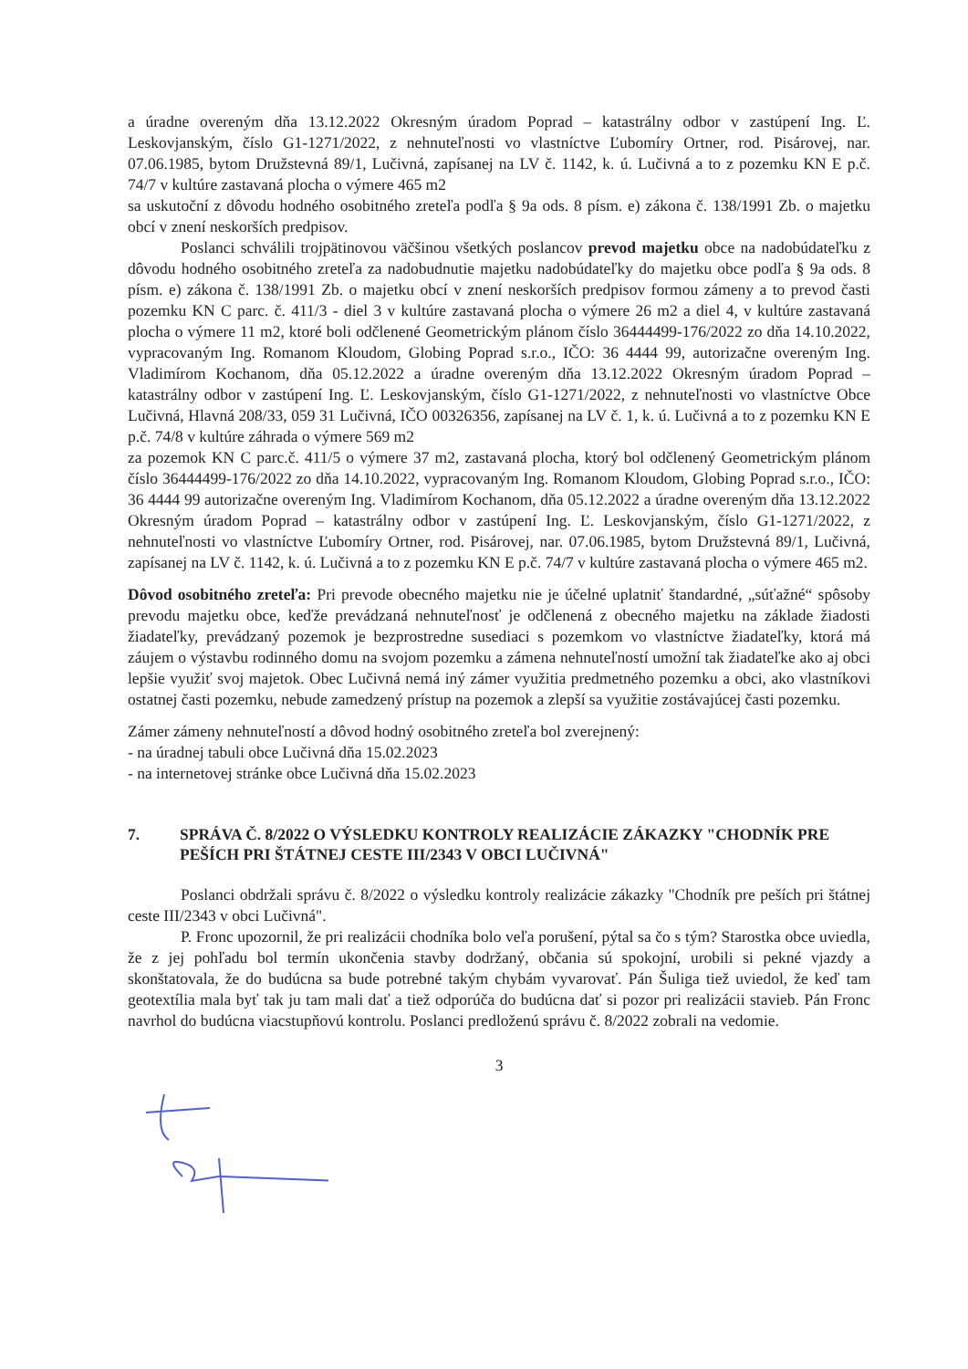a úradne overeným dňa 13.12.2022 Okresným úradom Poprad – katastrálny odbor v zastúpení Ing. Ľ. Leskovjanským, číslo G1-1271/2022, z nehnuteľnosti vo vlastníctve Ľubomíry Ortner, rod. Pisárovej, nar. 07.06.1985, bytom Družstevná 89/1, Lučivná, zapísanej na LV č. 1142, k. ú. Lučivná a to z pozemku KN E p.č. 74/7 v kultúre zastavaná plocha o výmere 465 m2
sa uskutoční z dôvodu hodného osobitného zreteľa podľa § 9a ods. 8 písm. e) zákona č. 138/1991 Zb. o majetku obcí v znení neskorších predpisov.
Poslanci schválili trojpätinovou väčšinou všetkých poslancov prevod majetku obce na nadobúdateľku z dôvodu hodného osobitného zreteľa za nadobudnutie majetku nadobúdateľky do majetku obce podľa § 9a ods. 8 písm. e) zákona č. 138/1991 Zb. o majetku obcí v znení neskorších predpisov formou zámeny a to prevod časti pozemku KN C parc. č. 411/3 - diel 3 v kultúre zastavaná plocha o výmere 26 m2 a diel 4, v kultúre zastavaná plocha o výmere 11 m2, ktoré boli odčlenené Geometrickým plánom číslo 36444499-176/2022 zo dňa 14.10.2022, vypracovaným Ing. Romanom Kloudom, Globing Poprad s.r.o., IČO: 36 4444 99, autorizačne overeným Ing. Vladimírom Kochanom, dňa 05.12.2022 a úradne overeným dňa 13.12.2022 Okresným úradom Poprad – katastrálny odbor v zastúpení Ing. Ľ. Leskovjanským, číslo G1-1271/2022, z nehnuteľnosti vo vlastníctve Obce Lučivná, Hlavná 208/33, 059 31 Lučivná, IČO 00326356, zapísanej na LV č. 1, k. ú. Lučivná a to z pozemku KN E p.č. 74/8 v kultúre záhrada o výmere 569 m2
za pozemok KN C parc.č. 411/5 o výmere 37 m2, zastavaná plocha, ktorý bol odčlenený Geometrickým plánom číslo 36444499-176/2022 zo dňa 14.10.2022, vypracovaným Ing. Romanom Kloudom, Globing Poprad s.r.o., IČO: 36 4444 99 autorizačne overeným Ing. Vladimírom Kochanom, dňa 05.12.2022 a úradne overeným dňa 13.12.2022 Okresným úradom Poprad – katastrálny odbor v zastúpení Ing. Ľ. Leskovjanským, číslo G1-1271/2022, z nehnuteľnosti vo vlastníctve Ľubomíry Ortner, rod. Pisárovej, nar. 07.06.1985, bytom Družstevná 89/1, Lučivná, zapísanej na LV č. 1142, k. ú. Lučivná a to z pozemku KN E p.č. 74/7 v kultúre zastavaná plocha o výmere 465 m2.
Dôvod osobitného zreteľa: Pri prevode obecného majetku nie je účelné uplatniť štandardné, „súťažné“ spôsoby prevodu majetku obce, keďže prevádzaná nehnuteľnosť je odčlenená z obecného majetku na základe žiadosti žiadateľky, prevádzaný pozemok je bezprostredne susediaci s pozemkom vo vlastníctve žiadateľky, ktorá má záujem o výstavbu rodinného domu na svojom pozemku a zámena nehnuteľností umožní tak žiadateľke ako aj obci lepšie využiť svoj majetok. Obec Lučivná nemá iný zámer využitia predmetného pozemku a obci, ako vlastníkovi ostatnej časti pozemku, nebude zamedzený prístup na pozemok a zlepší sa využitie zostávajúcej časti pozemku.
Zámer zámeny nehnuteľností a dôvod hodný osobitného zreteľa bol zverejnený:
- na úradnej tabuli obce Lučivná dňa 15.02.2023
- na internetovej stránke obce Lučivná dňa 15.02.2023
7. SPRÁVA Č. 8/2022 O VÝSLEDKU KONTROLY REALIZÁCIE ZÁKAZKY "CHODNÍK PRE PEŠÍCH PRI ŠTÁTNEJ CESTE III/2343 V OBCI LUČIVNÁ"
Poslanci obdržali správu č. 8/2022 o výsledku kontroly realizácie zákazky "Chodník pre peších pri štátnej ceste III/2343 v obci Lučivná".
P. Fronc upozornil, že pri realizácii chodníka bolo veľa porušení, pýtal sa čo s tým? Starostka obce uviedla, že z jej pohľadu bol termín ukončenia stavby dodržaný, občania sú spokojní, urobili si pekné vjazdy a skonštatovala, že do budúcna sa bude potrebné takým chybám vyvarovať. Pán Šuliga tiež uviedol, že keď tam geotextília mala byť tak ju tam mali dať a tiež odporúča do budúcna dať si pozor pri realizácii stavieb. Pán Fronc navrhol do budúcna viacstupňovú kontrolu. Poslanci predloženú správu č. 8/2022 zobrali na vedomie.
3